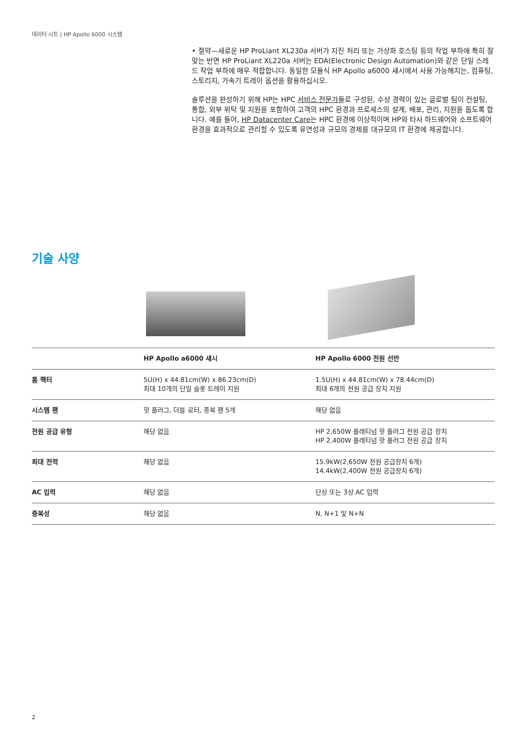데이터 시트 | HP Apollo 6000 시스템
• 절약—새로운 HP ProLiant XL230a 서버가 지진 처리 또는 가상화 호스팅 등의 작업 부하에 특히 잘 맞는 반면 HP ProLiant XL220a 서버는 EDA(Electronic Design Automation)와 같은 단일 스레드 작업 부하에 매우 적합합니다. 동일한 모듈식 HP Apollo a6000 섀시에서 사용 가능해지는, 컴퓨팅, 스토리지, 가속기 트레이 옵션을 활용하십시오.
솔루션을 완성하기 위해 HP는 HPC 서비스 전문가들로 구성된, 수상 경력이 있는 글로벌 팀이 컨설팅, 통합, 외부 위탁 및 지원을 포함하여 고객의 HPC 환경과 프로세스의 설계, 배포, 관리, 지원을 돕도록 합니다. 예를 들어, HP Datacenter Care는 HPC 환경에 이상적이며 HP와 타사 하드웨어와 소프트웨어 환경을 효과적으로 관리할 수 있도록 유연성과 규모의 경제를 대규모의 IT 환경에 제공합니다.
기술 사양
| | HP Apollo a6000 섀시 | HP Apollo 6000 전원 선반 |
| --- | --- | --- |
| 폼 팩터 | 5U(H) x 44.81cm(W) x 86.23cm(D) 최대 10개의 단일 슬롯 트레이 지원 | 1.5U(H) x 44.81cm(W) x 78.44cm(D) 최대 6개의 전원 공급 장치 지원 |
| 시스템 팬 | 핫 플러그, 더블 로터, 중복 팬 5개 | 해당 없음 |
| 전원 공급 유형 | 해당 없음 | HP 2,650W 플래티넘 핫 플러그 전원 공급 장치 HP 2,400W 플래티넘 핫 플러그 전원 공급 장치 |
| 최대 전력 | 해당 없음 | 15.9kW(2,650W 전원 공급장치 6개) 14.4kW(2,400W 전원 공급장치 6개) |
| AC 입력 | 해당 없음 | 단상 또는 3상 AC 입력 |
| 중복성 | 해당 없음 | N, N+1 및 N+N |
2